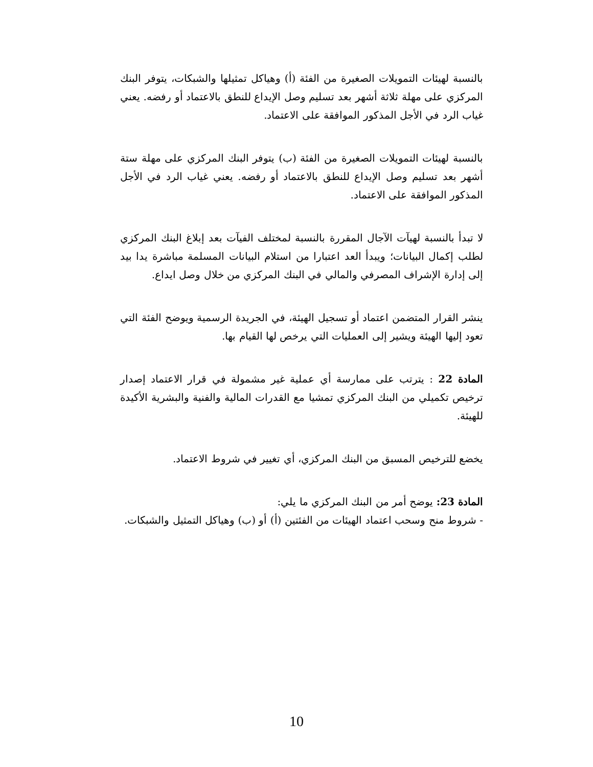بالنسبة لهيئات التمويلات الصغيرة من الفئة (أ) وهياكل تمثيلها والشبكات، يتوفر البنك المركزي على مهلة ثلاثة أشهر بعد تسليم وصل الإيداع للنطق بالاعتماد أو رفضه. يعني غياب الرد في الأجل المذكور الموافقة على الاعتماد.
بالنسبة لهيئات التمويلات الصغيرة من الفئة (ب) يتوفر البنك المركزي على مهلة ستة أشهر بعد تسليم وصل الإيداع للنطق بالاعتماد أو رفضه. يعني غياب الرد في الأجل المذكور الموافقة على الاعتماد.
لا تبدأ بالنسبة لهيآت الآجال المقررة بالنسبة لمختلف الفيآت بعد إبلاغ البنك المركزي لطلب إكمال البيانات؛ ويبدأ العد اعتبارا من استلام البيانات المسلمة مباشرة يدا بيد إلى إدارة الإشراف المصرفي والمالي في البنك المركزي من خلال وصل ايداع.
ينشر القرار المتضمن اعتماد أو تسجيل الهيئة، في الجريدة الرسمية ويوضح الفئة التي تعود إليها الهيئة ويشير إلى العمليات التي يرخص لها القيام بها.
المادة 22 : يترتب على ممارسة أي عملية غير مشمولة في قرار الاعتماد إصدار ترخيص تكميلي من البنك المركزي تمشيا مع القدرات المالية والفنية والبشرية الأكيدة للهيئة.
يخضع للترخيص المسبق من البنك المركزي، أي تغيير في شروط الاعتماد.
المادة 23: يوضح أمر من البنك المركزي ما يلي:
- شروط منح وسحب اعتماد الهيئات من الفئتين (أ) أو (ب) وهياكل التمثيل والشبكات.
10